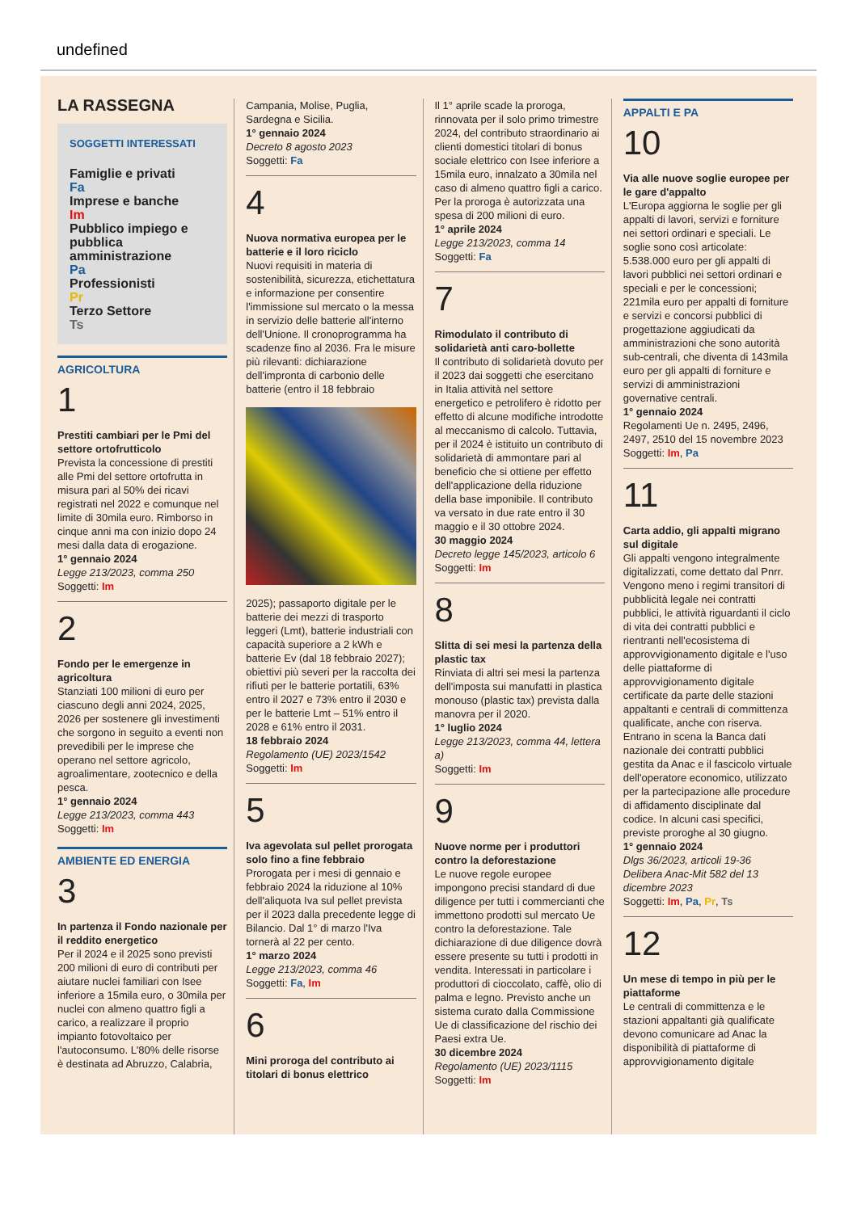undefined
LA RASSEGNA
SOGGETTI INTERESSATI
Famiglie e privati
Fa
Imprese e banche
Im
Pubblico impiego e pubblica amministrazione
Pa
Professionisti
Pr
Terzo Settore
Ts
AGRICOLTURA
1
Prestiti cambiari per le Pmi del settore ortofrutticolo
Prevista la concessione di prestiti alle Pmi del settore ortofrutta in misura pari al 50% dei ricavi registrati nel 2022 e comunque nel limite di 30mila euro. Rimborso in cinque anni ma con inizio dopo 24 mesi dalla data di erogazione.
1° gennaio 2024
Legge 213/2023, comma 250
Soggetti: Im
2
Fondo per le emergenze in agricoltura
Stanziati 100 milioni di euro per ciascuno degli anni 2024, 2025, 2026 per sostenere gli investimenti che sorgono in seguito a eventi non prevedibili per le imprese che operano nel settore agricolo, agroalimentare, zootecnico e della pesca.
1° gennaio 2024
Legge 213/2023, comma 443
Soggetti: Im
AMBIENTE ED ENERGIA
3
In partenza il Fondo nazionale per il reddito energetico
Per il 2024 e il 2025 sono previsti 200 milioni di euro di contributi per aiutare nuclei familiari con Isee inferiore a 15mila euro, o 30mila per nuclei con almeno quattro figli a carico, a realizzare il proprio impianto fotovoltaico per l'autoconsumo. L'80% delle risorse è destinata ad Abruzzo, Calabria,
Campania, Molise, Puglia, Sardegna e Sicilia.
1° gennaio 2024
Decreto 8 agosto 2023
Soggetti: Fa
4
Nuova normativa europea per le batterie e il loro riciclo
Nuovi requisiti in materia di sostenibilità, sicurezza, etichettatura e informazione per consentire l'immissione sul mercato o la messa in servizio delle batterie all'interno dell'Unione. Il cronoprogramma ha scadenze fino al 2036. Fra le misure più rilevanti: dichiarazione dell'impronta di carbonio delle batterie (entro il 18 febbraio
2025); passaporto digitale per le batterie dei mezzi di trasporto leggeri (Lmt), batterie industriali con capacità superiore a 2 kWh e batterie Ev (dal 18 febbraio 2027); obiettivi più severi per la raccolta dei rifiuti per le batterie portatili, 63% entro il 2027 e 73% entro il 2030 e per le batterie Lmt – 51% entro il 2028 e 61% entro il 2031.
18 febbraio 2024
Regolamento (UE) 2023/1542
Soggetti: Im
5
Iva agevolata sul pellet prorogata solo fino a fine febbraio
Prorogata per i mesi di gennaio e febbraio 2024 la riduzione al 10% dell'aliquota Iva sul pellet prevista per il 2023 dalla precedente legge di Bilancio. Dal 1° di marzo l'Iva tornerà al 22 per cento.
1° marzo 2024
Legge 213/2023, comma 46
Soggetti: Fa, Im
6
Mini proroga del contributo ai titolari di bonus elettrico
Il 1° aprile scade la proroga, rinnovata per il solo primo trimestre 2024, del contributo straordinario ai clienti domestici titolari di bonus sociale elettrico con Isee inferiore a 15mila euro, innalzato a 30mila nel caso di almeno quattro figli a carico. Per la proroga è autorizzata una spesa di 200 milioni di euro.
1° aprile 2024
Legge 213/2023, comma 14
Soggetti: Fa
7
Rimodulato il contributo di solidarietà anti caro-bollette
Il contributo di solidarietà dovuto per il 2023 dai soggetti che esercitano in Italia attività nel settore energetico e petrolifero è ridotto per effetto di alcune modifiche introdotte al meccanismo di calcolo. Tuttavia, per il 2024 è istituito un contributo di solidarietà di ammontare pari al beneficio che si ottiene per effetto dell'applicazione della riduzione della base imponibile. Il contributo va versato in due rate entro il 30 maggio e il 30 ottobre 2024.
30 maggio 2024
Decreto legge 145/2023, articolo 6
Soggetti: Im
8
Slitta di sei mesi la partenza della plastic tax
Rinviata di altri sei mesi la partenza dell'imposta sui manufatti in plastica monouso (plastic tax) prevista dalla manovra per il 2020.
1° luglio 2024
Legge 213/2023, comma 44, lettera a)
Soggetti: Im
9
Nuove norme per i produttori contro la deforestazione
Le nuove regole europee impongono precisi standard di due diligence per tutti i commercianti che immettono prodotti sul mercato Ue contro la deforestazione. Tale dichiarazione di due diligence dovrà essere presente su tutti i prodotti in vendita. Interessati in particolare i produttori di cioccolato, caffè, olio di palma e legno. Previsto anche un sistema curato dalla Commissione Ue di classificazione del rischio dei Paesi extra Ue.
30 dicembre 2024
Regolamento (UE) 2023/1115
Soggetti: Im
APPALTI E PA
10
Via alle nuove soglie europee per le gare d'appalto
L'Europa aggiorna le soglie per gli appalti di lavori, servizi e forniture nei settori ordinari e speciali. Le soglie sono così articolate: 5.538.000 euro per gli appalti di lavori pubblici nei settori ordinari e speciali e per le concessioni; 221mila euro per appalti di forniture e servizi e concorsi pubblici di progettazione aggiudicati da amministrazioni che sono autorità sub-centrali, che diventa di 143mila euro per gli appalti di forniture e servizi di amministrazioni governative centrali.
1° gennaio 2024
Regolamenti Ue n. 2495, 2496, 2497, 2510 del 15 novembre 2023
Soggetti: Im, Pa
11
Carta addio, gli appalti migrano sul digitale
Gli appalti vengono integralmente digitalizzati, come dettato dal Pnrr. Vengono meno i regimi transitori di pubblicità legale nei contratti pubblici, le attività riguardanti il ciclo di vita dei contratti pubblici e rientranti nell'ecosistema di approvvigionamento digitale e l'uso delle piattaforme di approvvigionamento digitale certificate da parte delle stazioni appaltanti e centrali di committenza qualificate, anche con riserva. Entrano in scena la Banca dati nazionale dei contratti pubblici gestita da Anac e il fascicolo virtuale dell'operatore economico, utilizzato per la partecipazione alle procedure di affidamento disciplinate dal codice. In alcuni casi specifici, previste proroghe al 30 giugno.
1° gennaio 2024
Dlgs 36/2023, articoli 19-36
Delibera Anac-Mit 582 del 13 dicembre 2023
Soggetti: Im, Pa, Pr, Ts
12
Un mese di tempo in più per le piattaforme
Le centrali di committenza e le stazioni appaltanti già qualificate devono comunicare ad Anac la disponibilità di piattaforme di approvvigionamento digitale